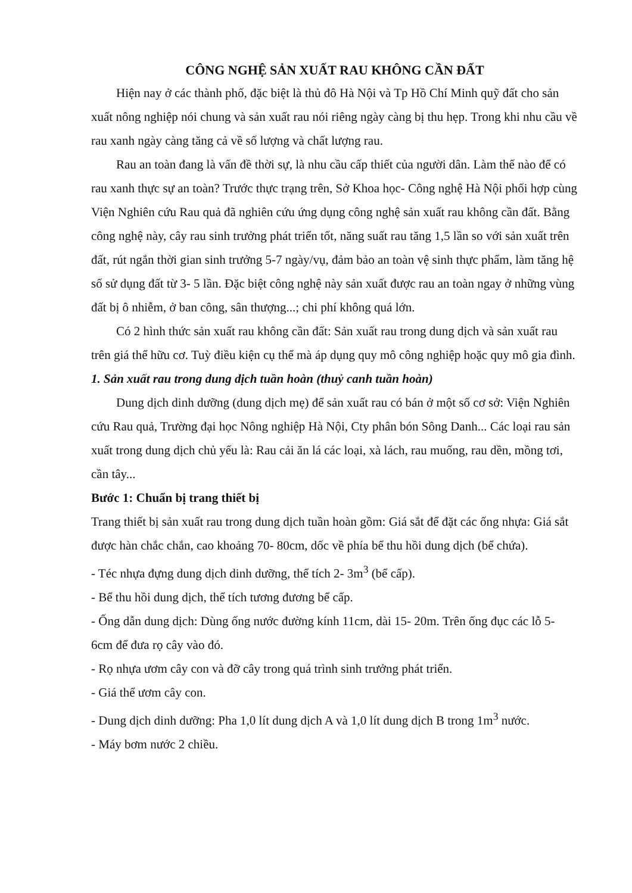CÔNG NGHỆ SẢN XUẤT RAU KHÔNG CẦN ĐẤT
Hiện nay ở các thành phố, đặc biệt là thủ đô Hà Nội và Tp Hồ Chí Minh quỹ đất cho sản xuất nông nghiệp nói chung và sản xuất rau nói riêng ngày càng bị thu hẹp. Trong khi nhu cầu về rau xanh ngày càng tăng cả về số lượng và chất lượng rau.
Rau an toàn đang là vấn đề thời sự, là nhu cầu cấp thiết của người dân. Làm thế nào để có rau xanh thực sự an toàn? Trước thực trạng trên, Sở Khoa học- Công nghệ Hà Nội phối hợp cùng Viện Nghiên cứu Rau quả đã nghiên cứu ứng dụng công nghệ sản xuất rau không cần đất. Bằng công nghệ này, cây rau sinh trưởng phát triển tốt, năng suất rau tăng 1,5 lần so với sản xuất trên đất, rút ngắn thời gian sinh trưởng 5-7 ngày/vụ, đảm bảo an toàn vệ sinh thực phẩm, làm tăng hệ số sử dụng đất từ 3- 5 lần. Đặc biệt công nghệ này sản xuất được rau an toàn ngay ở những vùng đất bị ô nhiễm, ở ban công, sân thượng...; chi phí không quá lớn.
Có 2 hình thức sản xuất rau không cần đất: Sản xuất rau trong dung dịch và sản xuất rau trên giá thể hữu cơ. Tuỳ điều kiện cụ thể mà áp dụng quy mô công nghiệp hoặc quy mô gia đình.
1. Sản xuất rau trong dung dịch tuần hoàn (thuỷ canh tuần hoàn)
Dung dịch dinh dưỡng (dung dịch mẹ) để sản xuất rau có bán ở một số cơ sở: Viện Nghiên cứu Rau quả, Trường đại học Nông nghiệp Hà Nội, Cty phân bón Sông Danh... Các loại rau sản xuất trong dung dịch chủ yếu là: Rau cải ăn lá các loại, xà lách, rau muống, rau dền, mồng tơi, cần tây...
Bước 1: Chuẩn bị trang thiết bị
Trang thiết bị sản xuất rau trong dung dịch tuần hoàn gồm: Giá sắt để đặt các ống nhựa: Giá sắt được hàn chắc chắn, cao khoảng 70- 80cm, dốc về phía bể thu hồi dung dịch (bể chứa).
- Téc nhựa đựng dung dịch dinh dưỡng, thể tích 2- 3m<sup>3</sup> (bể cấp).
- Bể thu hồi dung dịch, thể tích tương đương bể cấp.
- Ống dẫn dung dịch: Dùng ống nước đường kính 11cm, dài 15- 20m. Trên ống đục các lỗ 5- 6cm để đưa rọ cây vào đó.
- Rọ nhựa ươm cây con và đỡ cây trong quá trình sinh trưởng phát triển.
- Giá thể ươm cây con.
- Dung dịch dinh dưỡng: Pha 1,0 lít dung dịch A và 1,0 lít dung dịch B trong 1m<sup>3</sup> nước.
- Máy bơm nước 2 chiều.